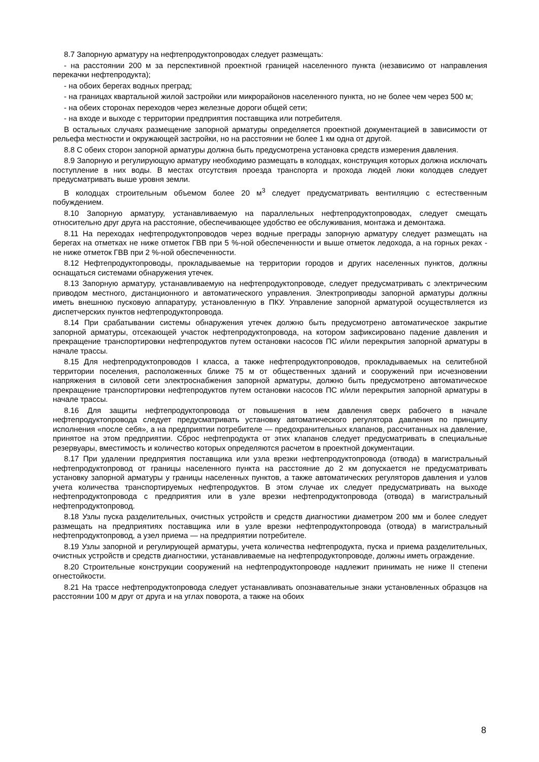8.7 Запорную арматуру на нефтепродуктопроводах следует размещать:
- на расстоянии 200 м за перспективной проектной границей населенного пункта (независимо от направления перекачки нефтепродукта);
- на обоих берегах водных преград;
- на границах квартальной жилой застройки или микрорайонов населенного пункта, но не более чем через 500 м;
- на обеих сторонах переходов через железные дороги общей сети;
- на входе и выходе с территории предприятия поставщика или потребителя.
В остальных случаях размещение запорной арматуры определяется проектной документацией в зависимости от рельефа местности и окружающей застройки, но на расстоянии не более 1 км одна от другой.
8.8 С обеих сторон запорной арматуры должна быть предусмотрена установка средств измерения давления.
8.9 Запорную и регулирующую арматуру необходимо размещать в колодцах, конструкция которых должна исключать поступление в них воды. В местах отсутствия проезда транспорта и прохода людей люки колодцев следует предусматривать выше уровня земли.
В колодцах строительным объемом более 20 м<sup>3</sup> следует предусматривать вентиляцию с естественным побуждением.
8.10 Запорную арматуру, устанавливаемую на параллельных нефтепродуктопроводах, следует смещать относительно друг друга на расстояние, обеспечивающее удобство ее обслуживания, монтажа и демонтажа.
8.11 На переходах нефтепродуктопроводов через водные преграды запорную арматуру следует размещать на берегах на отметках не ниже отметок ГВВ при 5 %-ной обеспеченности и выше отметок ледохода, а на горных реках - не ниже отметок ГВВ при 2 %-ной обеспеченности.
8.12 Нефтепродуктопроводы, прокладываемые на территории городов и других населенных пунктов, должны оснащаться системами обнаружения утечек.
8.13 Запорную арматуру, устанавливаемую на нефтепродуктопроводе, следует предусматривать с электрическим приводом местного, дистанционного и автоматического управления. Электроприводы запорной арматуры должны иметь внешнюю пусковую аппаратуру, установленную в ПКУ. Управление запорной арматурой осуществляется из диспетчерских пунктов нефтепродуктопровода.
8.14 При срабатывании системы обнаружения утечек должно быть предусмотрено автоматическое закрытие запорной арматуры, отсекающей участок нефтепродуктопровода, на котором зафиксировано падение давления и прекращение транспортировки нефтепродуктов путем остановки насосов ПС и/или перекрытия запорной арматуры в начале трассы.
8.15 Для нефтепродуктопроводов I класса, а также нефтепродуктопроводов, прокладываемых на селитебной территории поселения, расположенных ближе 75 м от общественных зданий и сооружений при исчезновении напряжения в силовой сети электроснабжения запорной арматуры, должно быть предусмотрено автоматическое прекращение транспортировки нефтепродуктов путем остановки насосов ПС и/или перекрытия запорной арматуры в начале трассы.
8.16 Для защиты нефтепродуктопровода от повышения в нем давления сверх рабочего в начале нефтепродуктопровода следует предусматривать установку автоматического регулятора давления по принципу исполнения «после себя», а на предприятии потребителе — предохранительных клапанов, рассчитанных на давление, принятое на этом предприятии. Сброс нефтепродукта от этих клапанов следует предусматривать в специальные резервуары, вместимость и количество которых определяются расчетом в проектной документации.
8.17 При удалении предприятия поставщика или узла врезки нефтепродуктопровода (отвода) в магистральный нефтепродуктопровод от границы населенного пункта на расстояние до 2 км допускается не предусматривать установку запорной арматуры у границы населенных пунктов, а также автоматических регуляторов давления и узлов учета количества транспортируемых нефтепродуктов. В этом случае их следует предусматривать на выходе нефтепродуктопровода с предприятия или в узле врезки нефтепродуктопровода (отвода) в магистральный нефтепродуктопровод.
8.18 Узлы пуска разделительных, очистных устройств и средств диагностики диаметром 200 мм и более следует размещать на предприятиях поставщика или в узле врезки нефтепродуктопровода (отвода) в магистральный нефтепродуктопровод, а узел приема — на предприятии потребителе.
8.19 Узлы запорной и регулирующей арматуры, учета количества нефтепродукта, пуска и приема разделительных, очистных устройств и средств диагностики, устанавливаемые на нефтепродуктопроводе, должны иметь ограждение.
8.20 Строительные конструкции сооружений на нефтепродуктопроводе надлежит принимать не ниже II степени огнестойкости.
8.21 На трассе нефтепродуктопровода следует устанавливать опознавательные знаки установленных образцов на расстоянии 100 м друг от друга и на углах поворота, а также на обоих
8